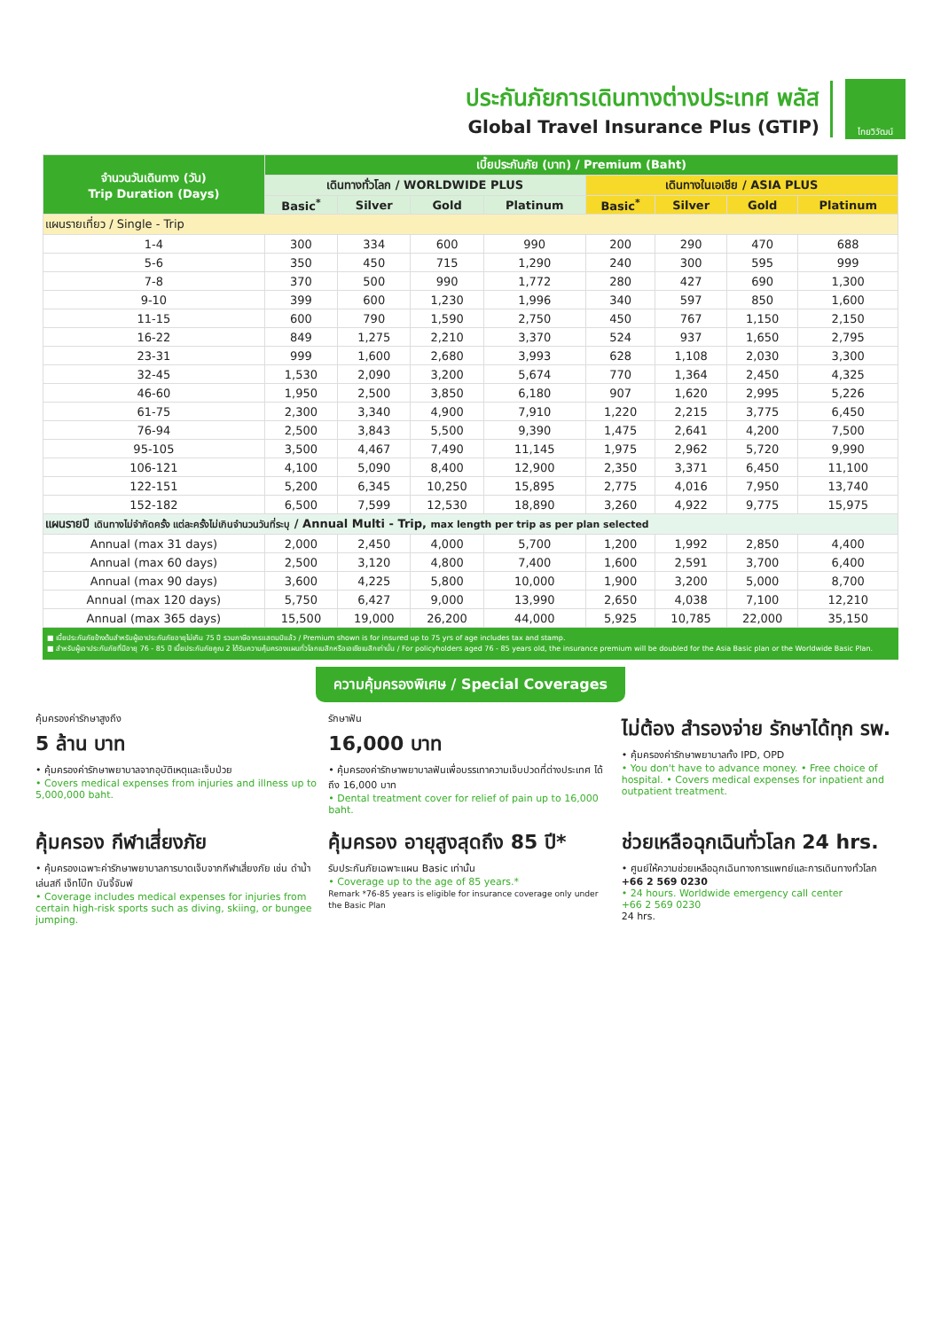ประกันภัยการเดินทางต่างประเทศ พลัส
Global Travel Insurance Plus (GTIP)
ไทยวิวัฒน์
| จำนวนวันเดินทาง (วัน) Trip Duration (Days) | เบี้ยประกันภัย (บาท) / Premium (Baht) | | | | | | | |
| --- | --- | --- | --- | --- | --- | --- | --- | --- |
| | เดินทางทั่วโลก / WORLDWIDE PLUS | | | | เดินทางในเอเชีย / ASIA PLUS | | | |
| | Basic<sup>*</sup> | Silver | Gold | Platinum | Basic<sup>*</sup> | Silver | Gold | Platinum |
| แผนรายเที่ยว / Single - Trip | | | | | | | | |
| 1-4 | 300 | 334 | 600 | 990 | 200 | 290 | 470 | 688 |
| 5-6 | 350 | 450 | 715 | 1,290 | 240 | 300 | 595 | 999 |
| 7-8 | 370 | 500 | 990 | 1,772 | 280 | 427 | 690 | 1,300 |
| 9-10 | 399 | 600 | 1,230 | 1,996 | 340 | 597 | 850 | 1,600 |
| 11-15 | 600 | 790 | 1,590 | 2,750 | 450 | 767 | 1,150 | 2,150 |
| 16-22 | 849 | 1,275 | 2,210 | 3,370 | 524 | 937 | 1,650 | 2,795 |
| 23-31 | 999 | 1,600 | 2,680 | 3,993 | 628 | 1,108 | 2,030 | 3,300 |
| 32-45 | 1,530 | 2,090 | 3,200 | 5,674 | 770 | 1,364 | 2,450 | 4,325 |
| 46-60 | 1,950 | 2,500 | 3,850 | 6,180 | 907 | 1,620 | 2,995 | 5,226 |
| 61-75 | 2,300 | 3,340 | 4,900 | 7,910 | 1,220 | 2,215 | 3,775 | 6,450 |
| 76-94 | 2,500 | 3,843 | 5,500 | 9,390 | 1,475 | 2,641 | 4,200 | 7,500 |
| 95-105 | 3,500 | 4,467 | 7,490 | 11,145 | 1,975 | 2,962 | 5,720 | 9,990 |
| 106-121 | 4,100 | 5,090 | 8,400 | 12,900 | 2,350 | 3,371 | 6,450 | 11,100 |
| 122-151 | 5,200 | 6,345 | 10,250 | 15,895 | 2,775 | 4,016 | 7,950 | 13,740 |
| 152-182 | 6,500 | 7,599 | 12,530 | 18,890 | 3,260 | 4,922 | 9,775 | 15,975 |
| แผนรายปี เดินทางไม่จำกัดครั้ง แต่ละครั้งไม่เกินจำนวนวันที่ระบุ / Annual Multi - Trip, max length per trip as per plan selected | | | | | | | | |
| Annual (max 31 days) | 2,000 | 2,450 | 4,000 | 5,700 | 1,200 | 1,992 | 2,850 | 4,400 |
| Annual (max 60 days) | 2,500 | 3,120 | 4,800 | 7,400 | 1,600 | 2,591 | 3,700 | 6,400 |
| Annual (max 90 days) | 3,600 | 4,225 | 5,800 | 10,000 | 1,900 | 3,200 | 5,000 | 8,700 |
| Annual (max 120 days) | 5,750 | 6,427 | 9,000 | 13,990 | 2,650 | 4,038 | 7,100 | 12,210 |
| Annual (max 365 days) | 15,500 | 19,000 | 26,200 | 44,000 | 5,925 | 10,785 | 22,000 | 35,150 |
■ เบี้ยประกันภัยข้างต้นสำหรับผู้เอาประกันภัยอายุไม่เกิน 75 ปี รวมภาษีอากรแสตมป์แล้ว / Premium shown is for insured up to 75 yrs of age includes tax and stamp.
■ สำหรับผู้เอาประกันภัยที่มีอายุ 76 - 85 ปี เบี้ยประกันภัยคูณ 2 ได้รับความคุ้มครองแผนทั่วโลกเบสิกหรือเอเชียเบสิกเท่านั้น / For policyholders aged 76 - 85 years old, the insurance premium will be doubled for the Asia Basic plan or the Worldwide Basic Plan.
ความคุ้มครองพิเศษ / Special Coverages
คุ้มครองค่ารักษาสูงถึง
5 ล้าน บาท
• คุ้มครองค่ารักษาพยาบาลจากอุบัติเหตุและเจ็บป่วย
• Covers medical expenses from injuries and illness up to 5,000,000 baht.
รักษาฟัน
16,000 บาท
• คุ้มครองค่ารักษาพยาบาลฟันเพื่อบรรเทาความเจ็บปวดที่ต่างประเทศ ได้ถึง 16,000 บาท
• Dental treatment cover for relief of pain up to 16,000 baht.
ไม่ต้อง สำรองจ่าย รักษาได้ทุก รพ.
• คุ้มครองค่ารักษาพยาบาลทั้ง IPD, OPD
• You don't have to advance money. • Free choice of hospital. • Covers medical expenses for inpatient and outpatient treatment.
คุ้มครอง กีฬาเสี่ยงภัย
• คุ้มครองเฉพาะค่ารักษาพยาบาลการบาดเจ็บจากกีฬาเสี่ยงภัย เช่น ดำน้ำ เล่นสกี เจ็ทโบ๊ท บันจี้จัมพ์
• Coverage includes medical expenses for injuries from certain high-risk sports such as diving, skiing, or bungee jumping.
คุ้มครอง อายุสูงสุดถึง 85 ปี*
รับประกันภัยเฉพาะแผน Basic เท่านั้น
• Coverage up to the age of 85 years.*
Remark *76-85 years is eligible for insurance coverage only under the Basic Plan
ช่วยเหลือฉุกเฉินทั่วโลก 24 hrs.
• ศูนย์ให้ความช่วยเหลือฉุกเฉินทางการแพทย์และการเดินทางทั่วโลก
+66 2 569 0230
• 24 hours. Worldwide emergency call center
+66 2 569 0230
24 hrs.